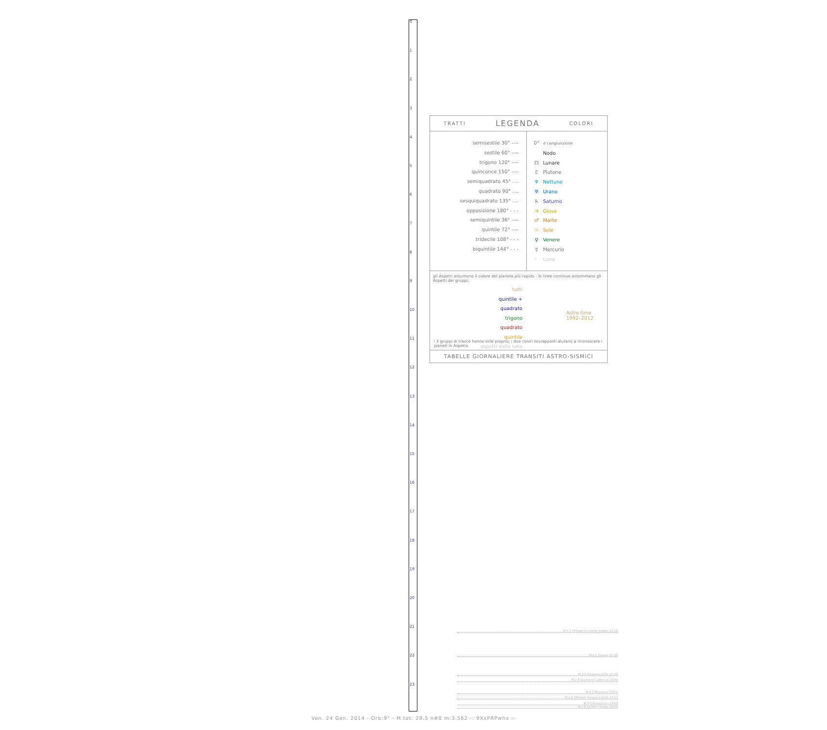0
1
2
3
4
5
6
7
8
9
10
11
12
13
14
15
16
17
18
19
20
21
22
23
TRATTI LEGENDA COLORI
semisestile 30° ----
sestile 60° ----
trigono 120° ----
quinconce 150° ----
semiquadrato 45° ....
quadrato 90° ....
sesquiquadrato 135° ....
opposizione 180° - - -
semiquintile 36° ----
quintile 72° ----
tridecile 108° - - -
biquintile 144° - - -
0° ☌ congiunzione
☊ Nodo Lunare
♇ Plutone
♆ Nettuno
♅ Urano
♄ Saturno
♃ Giove
♂ Marte
☉ Sole
♀ Venere
☿ Mercurio
☾ Luna
gli Aspetti assumono il colore del pianeta più rapido - le linee continue assommano gli Aspetti dei gruppi:
tutti
quintile + quadrato
trigono
quadrato
quintile
aspetti della luna
Astro time
1992–2012
i 3 gruppi di tracce hanno stile proprio; i due colori sovrapposti aiutano a riconoscere i pianeti in Aspetto
TABELLE GIORNALIERE TRANSITI ASTRO-SISMICI
M.4.7 Philippine Islands Region 21:18
M.4.5 Greece 22:08
M.3.5 Tarapaca Chile 22:48
M.2.3 Southern California 23:00
M.4.3 Myanmar 23:25
M.2.4 Offshore Tarapaca Chile 23:37
M.4.0 Kyrgyzstan 23:49
M.2.8 Eastern Turkey 23:49
Ven. 24 Gen. 2014 - Orb:9° - M.tot: 28.5 n#8 m:3.562 -: 9XxPRPwhx :-